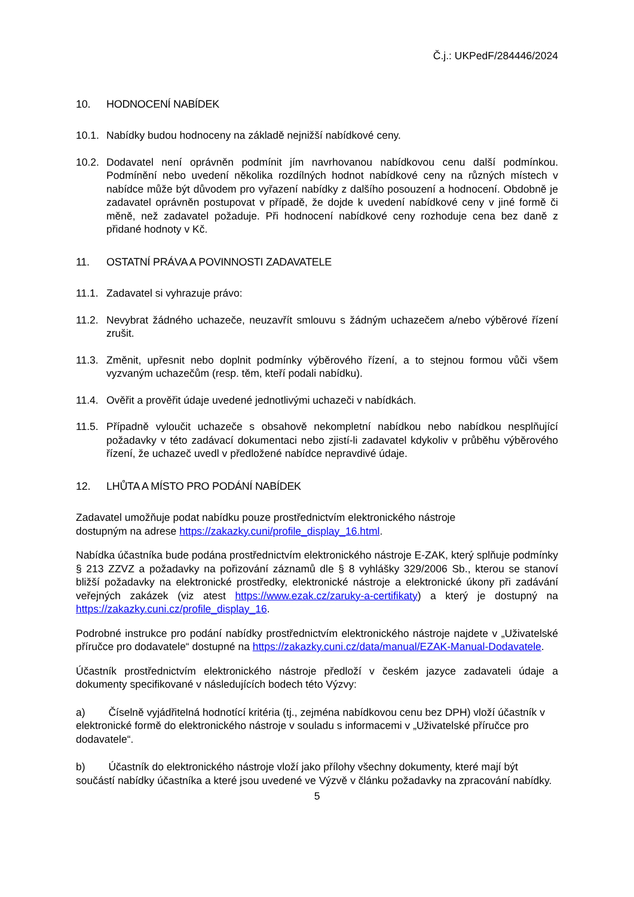Č.j.: UKPedF/284446/2024
10. HODNOCENÍ NABÍDEK
10.1. Nabídky budou hodnoceny na základě nejnižší nabídkové ceny.
10.2. Dodavatel není oprávněn podmínit jím navrhovanou nabídkovou cenu další podmínkou. Podmínění nebo uvedení několika rozdílných hodnot nabídkové ceny na různých místech v nabídce může být důvodem pro vyřazení nabídky z dalšího posouzení a hodnocení. Obdobně je zadavatel oprávněn postupovat v případě, že dojde k uvedení nabídkové ceny v jiné formě či měně, než zadavatel požaduje. Při hodnocení nabídkové ceny rozhoduje cena bez daně z přidané hodnoty v Kč.
11. OSTATNÍ PRÁVA A POVINNOSTI ZADAVATELE
11.1. Zadavatel si vyhrazuje právo:
11.2. Nevybrat žádného uchazeče, neuzavřít smlouvu s žádným uchazečem a/nebo výběrové řízení zrušit.
11.3. Změnit, upřesnit nebo doplnit podmínky výběrového řízení, a to stejnou formou vůči všem vyzvaným uchazečům (resp. těm, kteří podali nabídku).
11.4. Ověřit a prověřit údaje uvedené jednotlivými uchazeči v nabídkách.
11.5. Případně vyloučit uchazeče s obsahově nekompletní nabídkou nebo nabídkou nesplňující požadavky v této zadávací dokumentaci nebo zjistí-li zadavatel kdykoliv v průběhu výběrového řízení, že uchazeč uvedl v předložené nabídce nepravdivé údaje.
12. LHŮTA A MÍSTO PRO PODÁNÍ NABÍDEK
Zadavatel umožňuje podat nabídku pouze prostřednictvím elektronického nástroje
dostupným na adrese https://zakazky.cuni/profile_display_16.html.
Nabídka účastníka bude podána prostřednictvím elektronického nástroje E-ZAK, který splňuje podmínky § 213 ZZVZ a požadavky na pořizování záznamů dle § 8 vyhlášky 329/2006 Sb., kterou se stanoví bližší požadavky na elektronické prostředky, elektronické nástroje a elektronické úkony při zadávání veřejných zakázek (viz atest https://www.ezak.cz/zaruky-a-certifikaty) a který je dostupný na https://zakazky.cuni.cz/profile_display_16.
Podrobné instrukce pro podání nabídky prostřednictvím elektronického nástroje najdete v „Uživatelské příručce pro dodavatele“ dostupné na https://zakazky.cuni.cz/data/manual/EZAK-Manual-Dodavatele.
Účastník prostřednictvím elektronického nástroje předloží v českém jazyce zadavateli údaje a dokumenty specifikované v následujících bodech této Výzvy:
a) Číselně vyjádřitelná hodnotící kritéria (tj., zejména nabídkovou cenu bez DPH) vloží účastník v elektronické formě do elektronického nástroje v souladu s informacemi v „Uživatelské příručce pro dodavatele“.
b) Účastník do elektronického nástroje vloží jako přílohy všechny dokumenty, které mají být součástí nabídky účastníka a které jsou uvedené ve Výzvě v článku požadavky na zpracování nabídky.
5